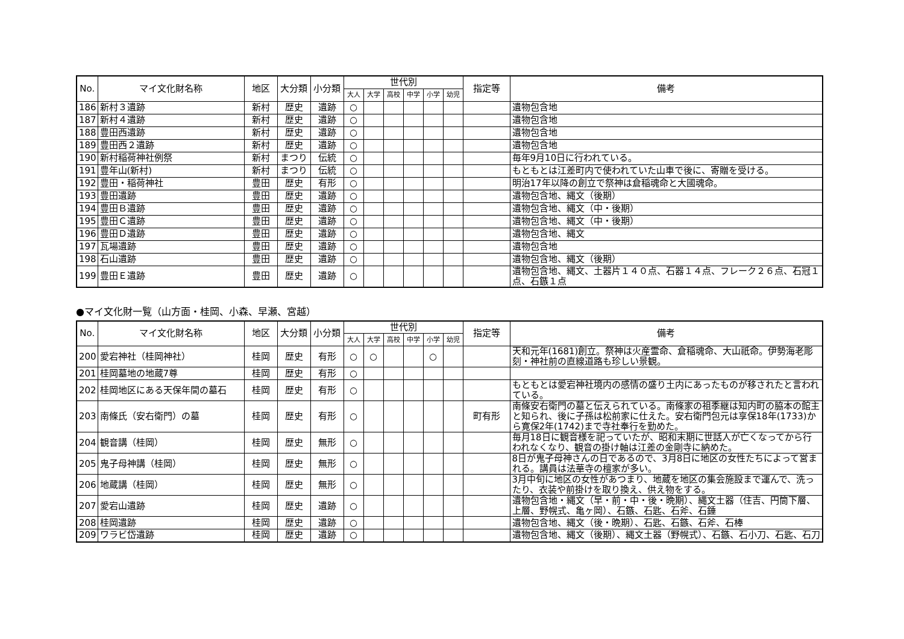| No. | マイ文化財名称 | 地区 | 大分類 | 小分類 | 世代別 | | | | | | 指定等 | 備考 |
| --- | --- | --- | --- | --- | --- | --- | --- | --- | --- | --- | --- | --- |
| | | | | | 大人 | 大学 | 高校 | 中学 | 小学 | 幼児 | | |
| 186 | 新村３遺跡 | 新村 | 歴史 | 遺跡 | ○ | | | | | | | 遺物包含地 |
| 187 | 新村４遺跡 | 新村 | 歴史 | 遺跡 | ○ | | | | | | | 遺物包含地 |
| 188 | 豊田西遺跡 | 新村 | 歴史 | 遺跡 | ○ | | | | | | | 遺物包含地 |
| 189 | 豊田西２遺跡 | 新村 | 歴史 | 遺跡 | ○ | | | | | | | 遺物包含地 |
| 190 | 新村稲荷神社例祭 | 新村 | まつり | 伝統 | ○ | | | | | | | 毎年9月10日に行われている。 |
| 191 | 豊年山(新村) | 新村 | まつり | 伝統 | ○ | | | | | | | もともとは江差町内で使われていた山車で後に、寄贈を受ける。 |
| 192 | 豊田・稲荷神社 | 豊田 | 歴史 | 有形 | ○ | | | | | | | 明治17年以降の創立で祭神は倉稲魂命と大國魂命。 |
| 193 | 豊田遺跡 | 豊田 | 歴史 | 遺跡 | ○ | | | | | | | 遺物包含地、縄文（後期） |
| 194 | 豊田Ｂ遺跡 | 豊田 | 歴史 | 遺跡 | ○ | | | | | | | 遺物包含地、縄文（中・後期） |
| 195 | 豊田Ｃ遺跡 | 豊田 | 歴史 | 遺跡 | ○ | | | | | | | 遺物包含地、縄文（中・後期） |
| 196 | 豊田Ｄ遺跡 | 豊田 | 歴史 | 遺跡 | ○ | | | | | | | 遺物包含地、縄文 |
| 197 | 瓦場遺跡 | 豊田 | 歴史 | 遺跡 | ○ | | | | | | | 遺物包含地 |
| 198 | 石山遺跡 | 豊田 | 歴史 | 遺跡 | ○ | | | | | | | 遺物包含地、縄文（後期） |
| 199 | 豊田Ｅ遺跡 | 豊田 | 歴史 | 遺跡 | ○ | | | | | | | 遺物包含地、縄文、土器片１４０点、石器１４点、フレーク２６点、石冠１点、石鏃１点 |
●マイ文化財一覧（山方面・桂岡、小森、早瀬、宮越）
| No. | マイ文化財名称 | 地区 | 大分類 | 小分類 | 世代別 | | | | | | 指定等 | 備考 |
| --- | --- | --- | --- | --- | --- | --- | --- | --- | --- | --- | --- | --- |
| | | | | | 大人 | 大学 | 高校 | 中学 | 小学 | 幼児 | | |
| 200 | 愛宕神社（桂岡神社） | 桂岡 | 歴史 | 有形 | ○ | ○ | | | ○ | | | 天和元年(1681)創立。祭神は火産霊命、倉稲魂命、大山祇命。伊勢海老彫刻・神社前の直線道路も珍しい景観。 |
| 201 | 桂岡墓地の地蔵7尊 | 桂岡 | 歴史 | 有形 | ○ | | | | | | | |
| 202 | 桂岡地区にある天保年間の墓石 | 桂岡 | 歴史 | 有形 | ○ | | | | | | | もともとは愛宕神社境内の感情の盛り土内にあったものが移されたと言われている。 |
| 203 | 南條氏（安右衛門）の墓 | 桂岡 | 歴史 | 有形 | ○ | | | | | | 町有形 | 南條安右衛門の墓と伝えられている。南條家の祖季継は知内町の脇本の館主と知られ、後に子孫は松前家に仕えた。安右衛門包元は享保18年(1733)から寛保2年(1742)まで寺社奉行を勤めた。 |
| 204 | 観音講（桂岡） | 桂岡 | 歴史 | 無形 | ○ | | | | | | | 毎月18日に観音様を祀っていたが、昭和末期に世話人が亡くなってから行われなくなり、観音の掛け軸は江差の金剛寺に納めた。 |
| 205 | 鬼子母神講（桂岡） | 桂岡 | 歴史 | 無形 | ○ | | | | | | | 8日が鬼子母神さんの日であるので、3月8日に地区の女性たちによって営まれる。講員は法華寺の檀家が多い。 |
| 206 | 地蔵講（桂岡） | 桂岡 | 歴史 | 無形 | ○ | | | | | | | 3月中旬に地区の女性があつまり、地蔵を地区の集会施設まで運んで、洗ったり、衣装や前掛けを取り換え、供え物をする。 |
| 207 | 愛宕山遺跡 | 桂岡 | 歴史 | 遺跡 | ○ | | | | | | | 遺物包含地・縄文（早・前・中・後・晩期）、縄文土器（住吉、円筒下層、上層、野幌式、亀ヶ岡）、石鏃、石匙、石斧、石錘 |
| 208 | 桂岡遺跡 | 桂岡 | 歴史 | 遺跡 | ○ | | | | | | | 遺物包含地、縄文（後・晩期）、石匙、石鏃、石斧、石棒 |
| 209 | ワラビ岱遺跡 | 桂岡 | 歴史 | 遺跡 | ○ | | | | | | | 遺物包含地、縄文（後期）、縄文土器（野幌式）、石鏃、石小刀、石匙、石刀 |